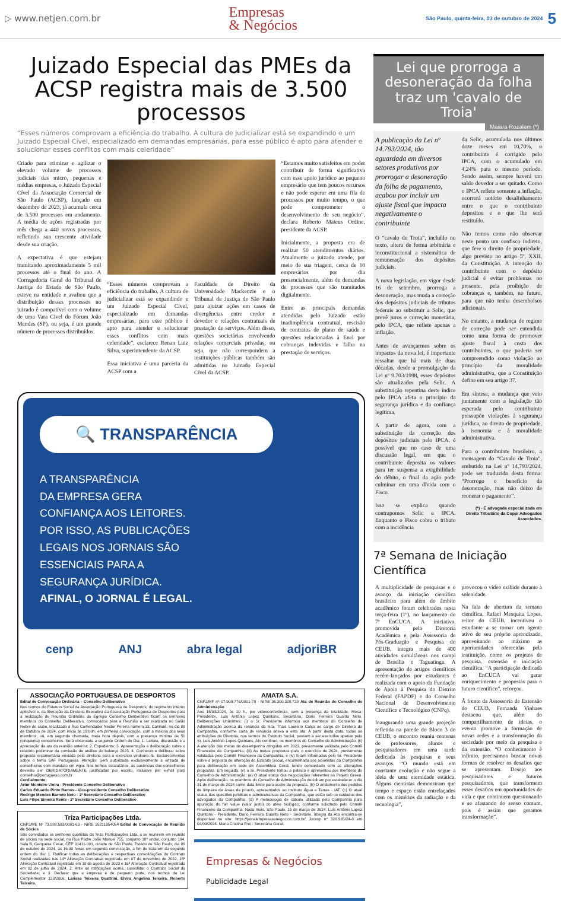▷ www.netjen.com.br Empresas
& Negócios São Paulo, quinta-feira, 03 de outubro de 2024 5
Juizado Especial das PMEs da ACSP registra mais de 3.500 processos
“Esses números comprovam a eficiência do trabalho. A cultura de judicializar está se expandindo e um Juizado Especial Cível, especializado em demandas empresárias, para esse público é apto para atender e solucionar esses conflitos com mais celeridade”
Criado para otimizar e agilizar o elevado volume de processos judiciais das micro, pequenas e médias empresas, o Juizado Especial Cível da Associação Comercial de São Paulo (ACSP), lançado em dezembro de 2023, já acumula cerca de 3.500 processos em andamento. A média de ações registradas por mês chega a 440 novos processos, refletindo sua crescente atividade desde sua criação.
A expectativa é que estejam tramitando aproximadamente 5 mil processos até o final do ano. A Corregedoria Geral do Tribunal de Justiça do Estado de São Paulo, esteve na entidade e avaliou que a distribuição desses processos no juizado é compatível com o volume de uma Vara Cível do Fórum João Mendes (SP), ou seja, é um grande número de processos distribuídos.
“Esses números comprovam a eficiência do trabalho. A cultura de judicializar está se expandindo e um Juizado Especial Cível, especializado em demandas empresárias, para esse público é apto para atender e solucionar esses conflitos com mais celeridade”, esclarece Renan Luiz Silva, superintendente da ACSP.
Essa iniciativa é uma parceria da ACSP com a
Faculdade de Direito da Universidade Mackenzie e o Tribunal de Justiça de São Paulo para ajuizar ações em casos de divergências entre credor e devedor e relações contratuais de prestação de serviços. Além disso, questões societárias envolvendo relações comerciais privadas, ou seja, que não correspondem a instituições públicas também são admitidas no Juizado Especial Cível da ACSP.
“Estamos muito satisfeitos em poder contribuir de forma significativa com esse apoio jurídico ao pequeno empresário que tem poucos recursos e não pode esperar em uma fila de processos por muito tempo, o que pode comprometer o desenvolvimento de seu negócio”, declara Roberto Mateus Ordine, presidente da ACSP.
Inicialmente, a proposta era de realizar 50 atendimentos diários. Atualmente o juizado atende, por meio de sua triagem, cerca de 10 empresários por dia presencialmente, além de demandas de processos que são tramitados digitalmente.
Entre as principais demandas atendidas pelo Juizado estão inadimplência contratual, rescisão de contratos de plano de saúde e questões relacionadas à Enel por cobranças indevidas e falha na prestação de serviços.
🔍 TRANSPARÊNCIA
A TRANSPARÊNCIA
DA EMPRESA GERA
CONFIANÇA AOS LEITORES.
POR ISSO, AS PUBLICAÇÕES
LEGAIS NOS JORNAIS SÃO
ESSENCIAIS PARA A
SEGURANÇA JURÍDICA.
AFINAL, O JORNAL É LEGAL.
cenp ANJ abra legal adjoriBR
ASSOCIAÇÃO PORTUGUESA DE DESPORTOS
Edital de Convocação Ordinária – Conselho Deliberativo
Nos termos do Estatuto Social da Associação Portuguesa de Desportos, do regimento interno aplicável e, da liberação da Diretoria Executiva da Associação Portuguesa de Desportos para a realização de Reunião Ordinária do Egrégio Conselho Deliberativo ficam os senhores membros do Conselho Deliberativo, convocados para a Reunião a ser realizada no Salão Nobre do clube, localizado à Rua Comendador Nestor Pereira número 33, Canindé, no dia 08 de Outubro de 2024, com início às 19:00h, em primeira convocação, com a maioria dos seus membros, ou, em segunda chamada, meia hora depois, com a presença mínima de 50 (cinquenta) conselheiros. Será observada a seguinte Ordem do Dia: 1. Leitura, discussão e a apreciação da ata da reunião anterior; 2. Expediente; 3. Apresentação e deliberação sobre o relatório preliminar da comissão de análise do balanço 2023, 4. Conhecer e deliberar sobre proposta orçamentária enviada pela diretoria para o exercício vindouro. 5. Esclarecimentos sobre o tema SAF Portuguesa. Atenção: Será autorizada exclusivamente a entrada de conselheiros com mandato em vigor. Nos termos estatutários, as ausências dos conselheiros deverão ser OBRIGATÓRIAMENTE justificadas por escrito, inclusive por e-mail para conselho@portuguesa.com.br
Cordialmente;
Artur Monteiro Vieira - Presidente Conselho Deliberativo
Carlos Eduardo Pinto Ramos - Vice-presidente Conselho Deliberativo
Rodrigo Mendes Barreto Neto - 1º Secretário Conselho Deliberativo
Luis Filipe Simeira Rente - 2º Secretário Conselho Deliberativo
Triza Participações Ltda.
CNPJ/ME Nº 73.088.593/0001-63 - NIRE 35211954054 Edital de Convocação de Reunião de Sócios
São convidados os senhores quotistas da Triza Participações Ltda. a se reunirem em reunião de sócios na sede social, na Rua Padre João Manuel 755, conjunto 18º andar, conjunto 184, Sala B, Cerqueira Cesar, CEP 01411-001, cidade de São Paulo, Estado de São Paulo, dia 09 de outubro de 2024, às 16:00 horas em segunda convocação, a fim de tratarem da seguinte ordem do dia: 1. Ratificar todas as deliberações e respectivas consolidações do Contrato Social realizadas nas 14ª Alteração Contratual registrada em 07 de novembro de 2022, 15ª Alteração Contratual registrada em 18 de agosto de 2023 e 16ª Alteração Contratual registrada em 02 de julho de 2024. 2. Ante as ratificações acima, consolidar o Contrato Social da Sociedade; e 3. Declarar que a empresa é de pequeno porte, nos termos da Lei Complementar 123/2006. Larissa Teixeira Quattrini. Elvira Angelina Teixeira. Roberto Teixeira.
AMATA S.A.
CNPJ/MF nº 07.909.776/0001-78 - NIRE 35.300.328.728 Ata de Reunião do Conselho de Administração
Aos 15/03/2024, às 10 h., por videoconferência, com a presença da totalidade. Mesa: Presidente, Luís Antônio Lopez Quintans; Secretário, Dario Ferreira Guarita Neto. Deliberações Unânimes: (i) o Sr. Presidente informou aos membros do Conselho de Administração acerca da renúncia da Sra. Thais Loureiro Calça ao cargo de Diretora da Companhia, conforme carta de renúncia anexa a esta ata. A partir desta data, todas as atribuições da Diretoria, nos termos do Estatuto Social, passam a ser exercidas apenas pelo Sr. Luís Antônio Lopes Quintans. Ato contínuo, os membros do Conselho de Administração: (ii) A aferição das metas de desempenho atingidas em 2023, previamente validada pelo Comitê Financeiro da Companhia; (iii) As metas propostas para o exercício de 2024, previamente validadas pelo Comitê Financeiro da Companhia; e (iv) foram informados pelo Sr. Presidente sobre a proposta de alteração do Estatuto Social, encaminhada aos acionistas da Companhia para deliberação em sede de Assembleia Geral, tendo concordado com as alterações propostas. Em seguida, (v) o Sr. Presidente tomou a palavra e apresentou aos membros do Conselho de Administração: (a) O atual status das negociações referentes ao Projeto Green. Após deliberação, os membros do Conselho de Administração decidiram por estabelecer o dia 31 de março de 2024 como data limite para aceite da proposta. (b) O andamento dos pedidos de limpeza de áreas de pousio, apresentados ao Instituto Água e Terras - IAT. (c) O atual status das questões jurídicas e administrativas da Companhia, que estão sob os cuidados dos advogados da Companhia. (d) A metodologia de cálculo utilizada pela Companhia para apuração do fair value (valor justo) do ativo biológico, conforme solicitado pelo Comitê Financeiro da Companhia. Nada mais. São Paulo, 15 de março de 2024. Luís Antônio Lopez Quintans - Presidente; Dario Ferreira Guarita Neto - Secretário. Íntegra da Ata encontra-se disponível no site: https://jornalempresasenegocios.com.br/ Jucesp nº 328.965/24-8 em 04/09/2024. Maria Cristina Frei - Secretária Geral.
Empresas & Negócios
Publicidade Legal
Lei que prorroga a desoneração da folha traz um 'cavalo de Troia'
Maiara Rozalem (*)
A publicação da Lei nº 14.793/2024, tão aguardada em diversos setores produtivos por prorrogar a desoneração da folha de pagamento, acabou por incluir um ajuste fiscal que impacta negativamente o contribuinte
O “cavalo de Troia”, incluído no texto, altera de forma arbitrária e inconstitucional a sistemática de remuneração dos depósitos judiciais.
A nova legislação, em vigor desde 16 de setembro, prorroga a desoneração, mas muda a correção dos depósitos judiciais de tributos federais ao substituir a Selic, que prevê juros e correção monetária, pelo IPCA, que reflete apenas a inflação.
Antes de avançarmos sobre os impactos da nova lei, é importante ressaltar que há mais de duas décadas, desde a promulgação da Lei nº 9.703/1998, esses depósitos são atualizados pela Selic. A substituição repentina deste índice pelo IPCA afeta o princípio da segurança jurídica e da confiança legítima.
A partir de agora, com a substituição da correção dos depósitos judiciais pelo IPCA, é possível que no caso de uma discussão legal, em que o contribuinte deposita os valores para ter suspensa a exigibilidade do débito, o final da ação pode culminar em uma dívida com o Fisco.
Isso se explica quando contrapomos Selic e IPCA. Enquanto o Fisco cobra o tributo com a incidência
da Selic, acumulada nos últimos doze meses em 10,70%, o contribuinte é corrigido pelo IPCA, com o acumulado em 4,24% para o mesmo período. Sendo assim, sempre haverá um saldo devedor a ser quitado. Como o IPCA reflete somente a inflação, ocorrerá notório desalinhamento entre o que o contribuinte depositou e o que lhe será restituído.
Não temos como não observar neste ponto um confisco indireto, que fere o direito de propriedade, algo previsto no artigo 5º, XXII, da Constituição. A intenção do contribuinte com o depósito judicial é evitar problemas no presente, pela proibição de cobranças e, também, no futuro, para que não tenha desembolsos adicionais.
No entanto, a mudança de regime de correção pode ser entendida como uma forma de promover ajuste fiscal à custa dos contribuintes, o que poderia ser compreendido como violação ao princípio da moralidade administrativa, que a Constituição define em seu artigo 37.
Em síntese, a mudança que veio juntamente com a legislação tão esperada pelo contribuinte pressupõe violações à segurança jurídica, ao direito de propriedade, à isonomia e à moralidade administrativa.
Para o contribuinte brasileiro, a mensagem do “Cavalo de Troia”, embutido na Lei nº 14.793/2024, pode ser traduzida desta forma: “Prorrogo o benefício da desoneração, mas não deixo de reonerar o pagamento”.
(*) - É advogada especializada em Direito Tributário da Coppi Advogados Associados.
7ª Semana de Iniciação Científica
A multiplicidade de pesquisas e o avanço da iniciação científica brasileira para além do âmbito acadêmico foram celebrados nesta terça-feira (1º), no lançamento do 7º EnCUCA. A iniciativa, promovida pela Diretoria Acadêmica e pela Assessoria de Pós-Graduação e Pesquisa do CEUB, integra mais de 400 atividades simultâneas nos campi de Brasília e Taguatinga. A apresentação de artigos científicos recém-lançados por estudantes é realizada com o apoio da Fundação de Apoio à Pesquisa do Distrito Federal (FAPDF) e do Conselho Nacional de Desenvolvimento Científico e Tecnológico (CNPq).
Inaugurando uma grande projeção refletida na parede do Bloco 3 do CEUB, o encontro reuniu centenas de professores, alunos e pesquisadores em uma tarde dedicada às pesquisas e seus avanços. “O mundo está em constante evolução e não segue a ideia de uma eternidade estática. Alguns cientistas demonstram que tempo e espaço estão entrelaçados com os mistérios da radiação e da tecnologia”,
provocou o vídeo exibido durante a solenidade.
Na fala de abertura da semana científica, Rafael Mesquita Lopes, reitor do CEUB, incentivou o estudante a se tornar um agente ativo de seu próprio aprendizado, aproveitando ao máximo as oportunidades oferecidas pela instituição, como os projetos de pesquisa, extensão e iniciação científica. “A participação dedicada ao EnCUCA vai gerar enriquecimento e propostas para o futuro científico”, reforçou.
À frente da Assessoria de Extensão do CEUB, Fernanda Vinhaes destacou que, além do compartilhamento de ideias, o evento promove a formação de novas redes e a transformação da sociedade por meio da pesquisa e da extensão. “O conhecimento é infinito, precisamos buscar novas formas de resolver os desafios que se apresentam. Desejo aos pesquisadores e futuros pesquisadores, que transformem esses desafios em oportunidades de vida e que continuem questionando e se afastando do senso comum, pois é assim que geramos transformação”.